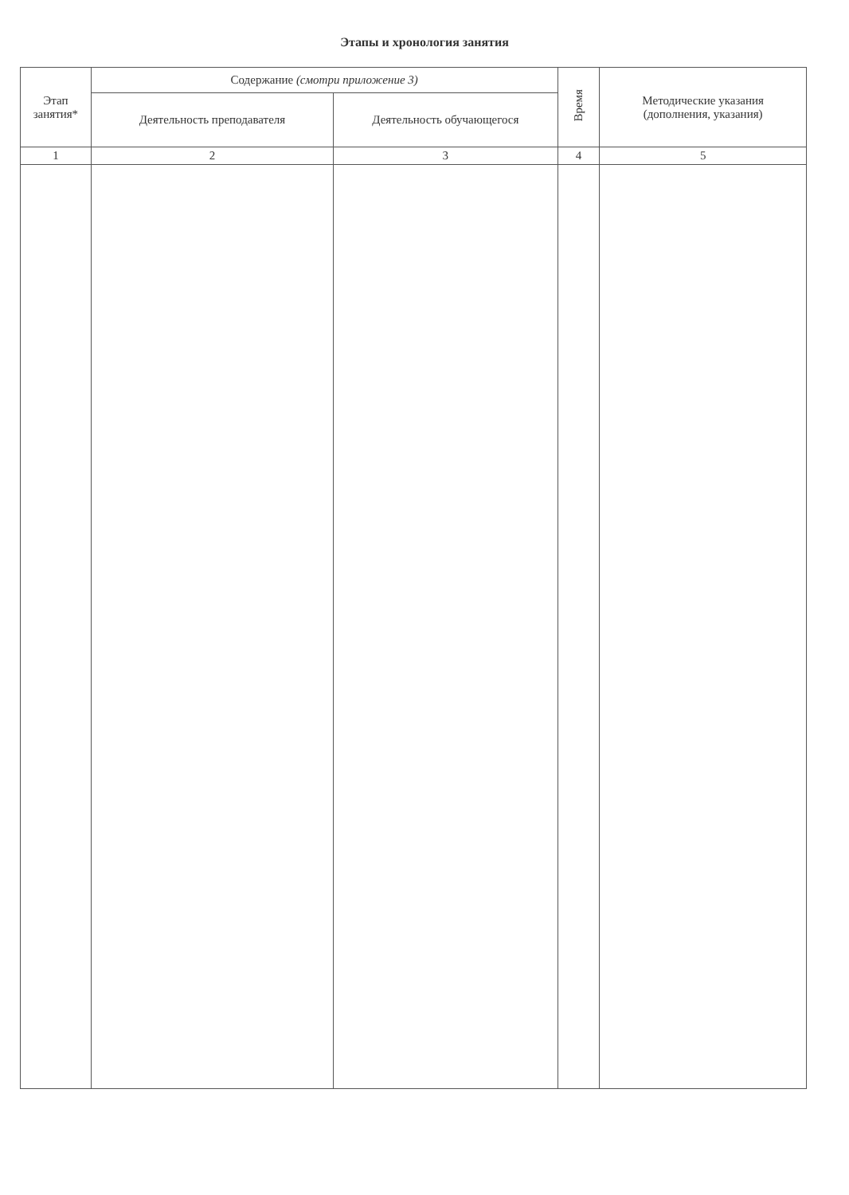Этапы и хронология занятия
| Этап занятия* | Содержание (смотри приложение 3) | | Время | Методические указания (дополнения, указания) |
| --- | --- | --- | --- | --- |
| | Деятельность преподавателя | Деятельность обучающегося | | |
| 1 | 2 | 3 | 4 | 5 |